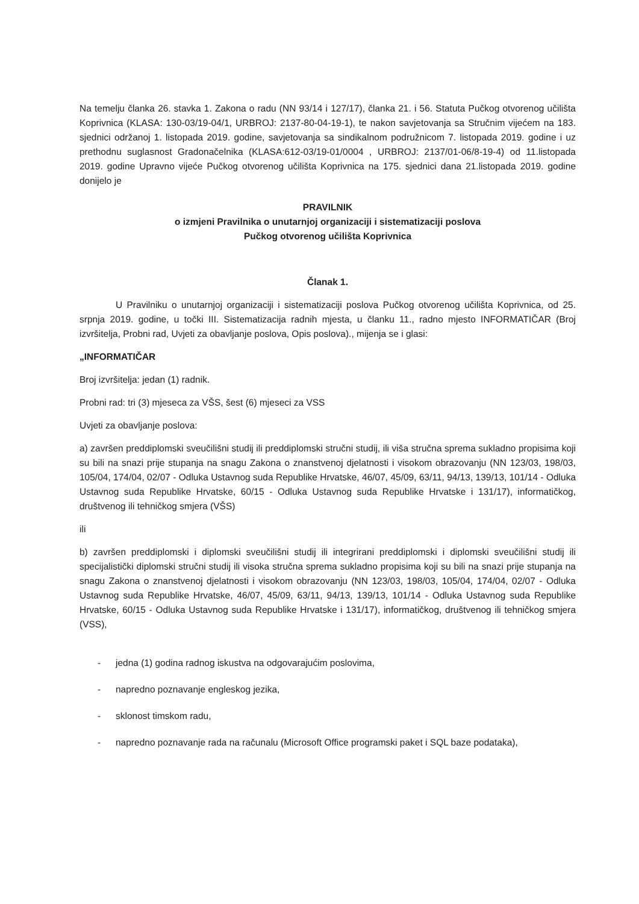Na temelju članka 26. stavka 1. Zakona o radu (NN 93/14 i 127/17), članka 21. i 56. Statuta Pučkog otvorenog učilišta Koprivnica (KLASA: 130-03/19-04/1, URBROJ: 2137-80-04-19-1), te nakon savjetovanja sa Stručnim vijećem na 183. sjednici održanoj 1. listopada 2019. godine, savjetovanja sa sindikalnom podružnicom 7. listopada 2019. godine i uz prethodnu suglasnost Gradonačelnika (KLASA:612-03/19-01/0004 , URBROJ: 2137/01-06/8-19-4) od 11.listopada 2019. godine Upravno vijeće Pučkog otvorenog učilišta Koprivnica na 175. sjednici dana 21.listopada 2019. godine donijelo je
PRAVILNIK
o izmjeni Pravilnika o unutarnjoj organizaciji i sistematizaciji poslova
Pučkog otvorenog učilišta Koprivnica
Članak 1.
U Pravilniku o unutarnjoj organizaciji i sistematizaciji poslova Pučkog otvorenog učilišta Koprivnica, od 25. srpnja 2019. godine, u točki III. Sistematizacija radnih mjesta, u članku 11., radno mjesto INFORMATIČAR (Broj izvršitelja, Probni rad, Uvjeti za obavljanje poslova, Opis poslova)., mijenja se i glasi:
„INFORMATIČAR
Broj izvršitelja: jedan (1) radnik.
Probni rad: tri (3) mjeseca za VŠS, šest (6) mjeseci za VSS
Uvjeti za obavljanje poslova:
a) završen preddiplomski sveučilišni studij ili preddiplomski stručni studij, ili viša stručna sprema sukladno propisima koji su bili na snazi prije stupanja na snagu Zakona o znanstvenoj djelatnosti i visokom obrazovanju (NN 123/03, 198/03, 105/04, 174/04, 02/07 - Odluka Ustavnog suda Republike Hrvatske, 46/07, 45/09, 63/11, 94/13, 139/13, 101/14 - Odluka Ustavnog suda Republike Hrvatske, 60/15 - Odluka Ustavnog suda Republike Hrvatske i 131/17), informatičkog, društvenog ili tehničkog smjera (VŠS)
ili
b) završen preddiplomski i diplomski sveučilišni studij ili integrirani preddiplomski i diplomski sveučilišni studij ili specijalistički diplomski stručni studij ili visoka stručna sprema sukladno propisima koji su bili na snazi prije stupanja na snagu Zakona o znanstvenoj djelatnosti i visokom obrazovanju (NN 123/03, 198/03, 105/04, 174/04, 02/07 - Odluka Ustavnog suda Republike Hrvatske, 46/07, 45/09, 63/11, 94/13, 139/13, 101/14 - Odluka Ustavnog suda Republike Hrvatske, 60/15 - Odluka Ustavnog suda Republike Hrvatske i 131/17), informatičkog, društvenog ili tehničkog smjera (VSS),
- jedna (1) godina radnog iskustva na odgovarajućim poslovima,
- napredno poznavanje engleskog jezika,
- sklonost timskom radu,
- napredno poznavanje rada na računalu (Microsoft Office programski paket i SQL baze podataka),